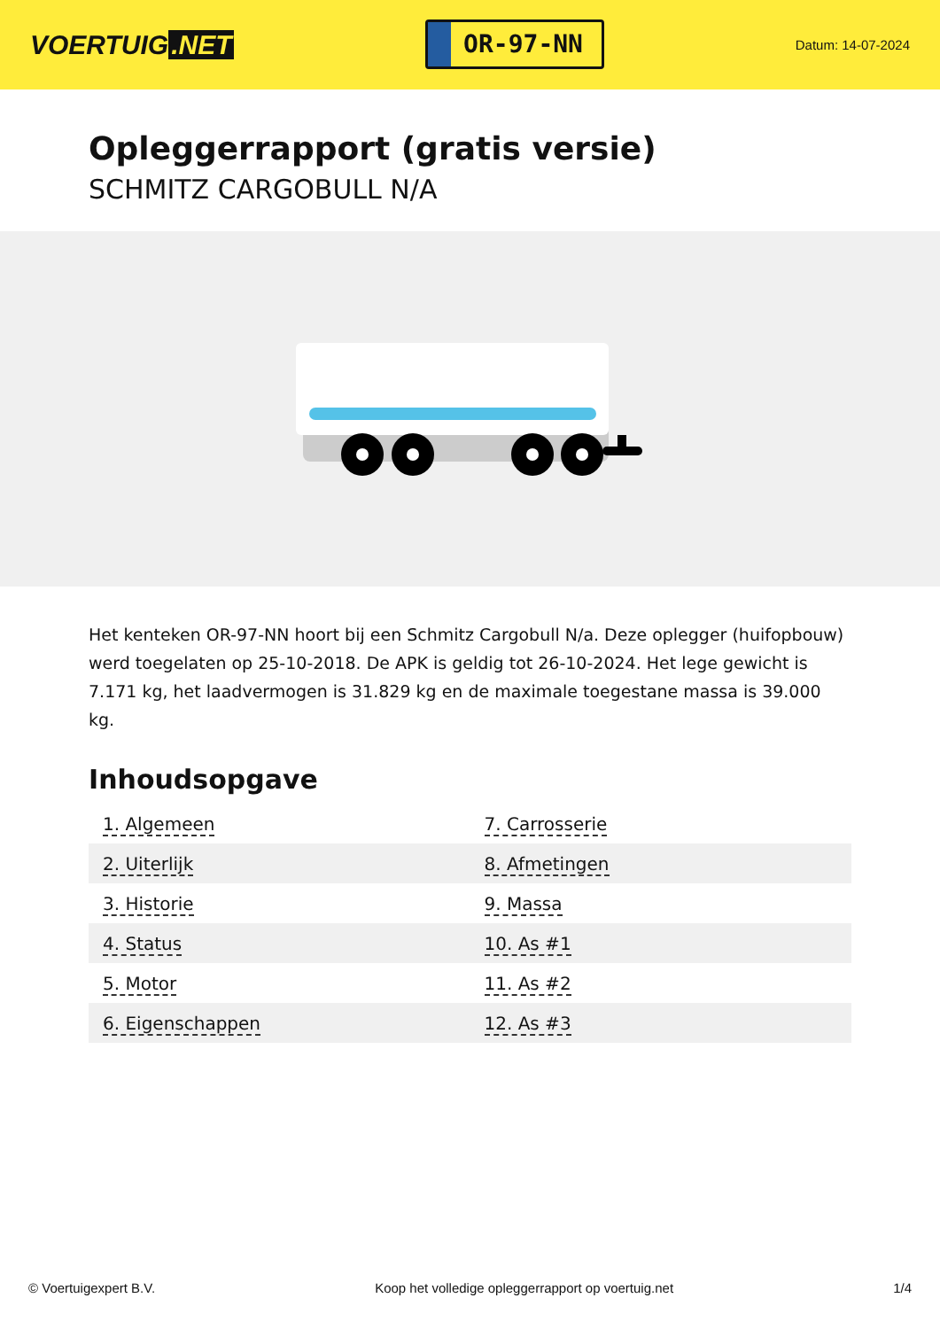VOERTUIG.NET
OR-97-NN
Datum: 14-07-2024
Opleggerrapport (gratis versie)
SCHMITZ CARGOBULL N/A
Het kenteken OR-97-NN hoort bij een Schmitz Cargobull N/a. Deze oplegger (huifopbouw) werd toegelaten op 25-10-2018. De APK is geldig tot 26-10-2024. Het lege gewicht is 7.171 kg, het laadvermogen is 31.829 kg en de maximale toegestane massa is 39.000 kg.
Inhoudsopgave
| 1. Algemeen | 7. Carrosserie |
| 2. Uiterlijk | 8. Afmetingen |
| 3. Historie | 9. Massa |
| 4. Status | 10. As #1 |
| 5. Motor | 11. As #2 |
| 6. Eigenschappen | 12. As #3 |
© Voertuigexpert B.V. Koop het volledige opleggerrapport op voertuig.net 1/4